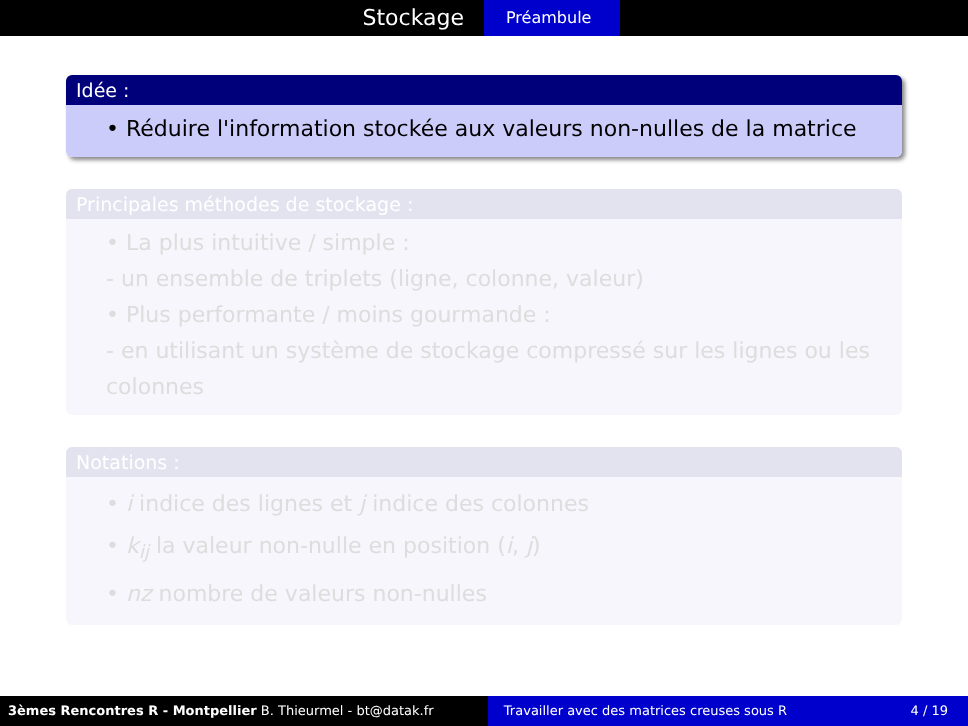Stockage
Préambule
Idée :
• Réduire l'information stockée aux valeurs non-nulles de la matrice
Principales méthodes de stockage :
• La plus intuitive / simple :
- un ensemble de triplets (ligne, colonne, valeur)
• Plus performante / moins gourmande :
- en utilisant un système de stockage compressé sur les lignes ou les colonnes
Notations :
• i indice des lignes et j indice des colonnes
• k<sub>ij</sub> la valeur non-nulle en position (i, j)
• nz nombre de valeurs non-nulles
3èmes Rencontres R - Montpellier B. Thieurmel - bt@datak.fr Travailler avec des matrices creuses sous R 4 / 19